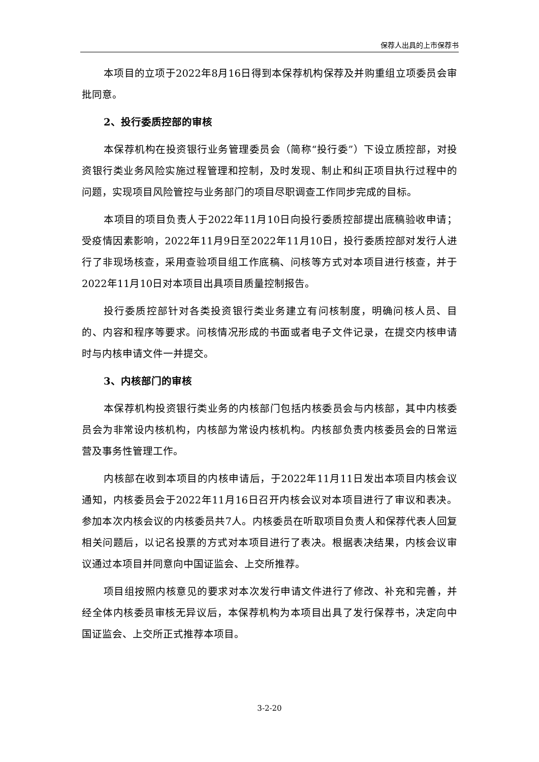保荐人出具的上市保荐书
本项目的立项于2022年8月16日得到本保荐机构保荐及并购重组立项委员会审批同意。
2、投行委质控部的审核
本保荐机构在投资银行业务管理委员会（简称“投行委”）下设立质控部，对投资银行类业务风险实施过程管理和控制，及时发现、制止和纠正项目执行过程中的问题，实现项目风险管控与业务部门的项目尽职调查工作同步完成的目标。
本项目的项目负责人于2022年11月10日向投行委质控部提出底稿验收申请；受疫情因素影响，2022年11月9日至2022年11月10日，投行委质控部对发行人进行了非现场核查，采用查验项目组工作底稿、问核等方式对本项目进行核查，并于2022年11月10日对本项目出具项目质量控制报告。
投行委质控部针对各类投资银行类业务建立有问核制度，明确问核人员、目的、内容和程序等要求。问核情况形成的书面或者电子文件记录，在提交内核申请时与内核申请文件一并提交。
3、内核部门的审核
本保荐机构投资银行类业务的内核部门包括内核委员会与内核部，其中内核委员会为非常设内核机构，内核部为常设内核机构。内核部负责内核委员会的日常运营及事务性管理工作。
内核部在收到本项目的内核申请后，于2022年11月11日发出本项目内核会议通知，内核委员会于2022年11月16日召开内核会议对本项目进行了审议和表决。参加本次内核会议的内核委员共7人。内核委员在听取项目负责人和保荐代表人回复相关问题后，以记名投票的方式对本项目进行了表决。根据表决结果，内核会议审议通过本项目并同意向中国证监会、上交所推荐。
项目组按照内核意见的要求对本次发行申请文件进行了修改、补充和完善，并经全体内核委员审核无异议后，本保荐机构为本项目出具了发行保荐书，决定向中国证监会、上交所正式推荐本项目。
3-2-20